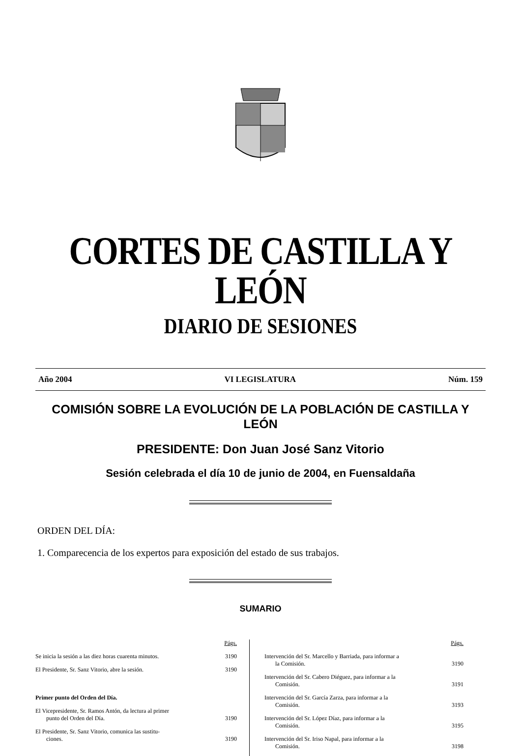CORTES DE CASTILLA Y LEÓN
DIARIO DE SESIONES
Año 2004 VI LEGISLATURA Núm. 159
COMISIÓN SOBRE LA EVOLUCIÓN DE LA POBLACIÓN DE CASTILLA Y LEÓN
PRESIDENTE: Don Juan José Sanz Vitorio
Sesión celebrada el día 10 de junio de 2004, en Fuensaldaña
ORDEN DEL DÍA:
1. Comparecencia de los expertos para exposición del estado de sus trabajos.
SUMARIO
| | Págs. |
| Se inicia la sesión a las diez horas cuarenta minutos. | 3190 |
| El Presidente, Sr. Sanz Vitorio, abre la sesión. | 3190 |
| Primer punto del Orden del Día. | |
| El Vicepresidente, Sr. Ramos Antón, da lectura al primer punto del Orden del Día. | 3190 |
| El Presidente, Sr. Sanz Vitorio, comunica las sustitu- ciones. | 3190 |
| | Págs. |
| Intervención del Sr. Marcello y Barriada, para informar a la Comisión. | 3190 |
| Intervención del Sr. Cabero Diéguez, para informar a la Comisión. | 3191 |
| Intervención del Sr. García Zarza, para informar a la Comisión. | 3193 |
| Intervención del Sr. López Díaz, para informar a la Comisión. | 3195 |
| Intervención del Sr. Iriso Napal, para informar a la Comisión. | 3198 |